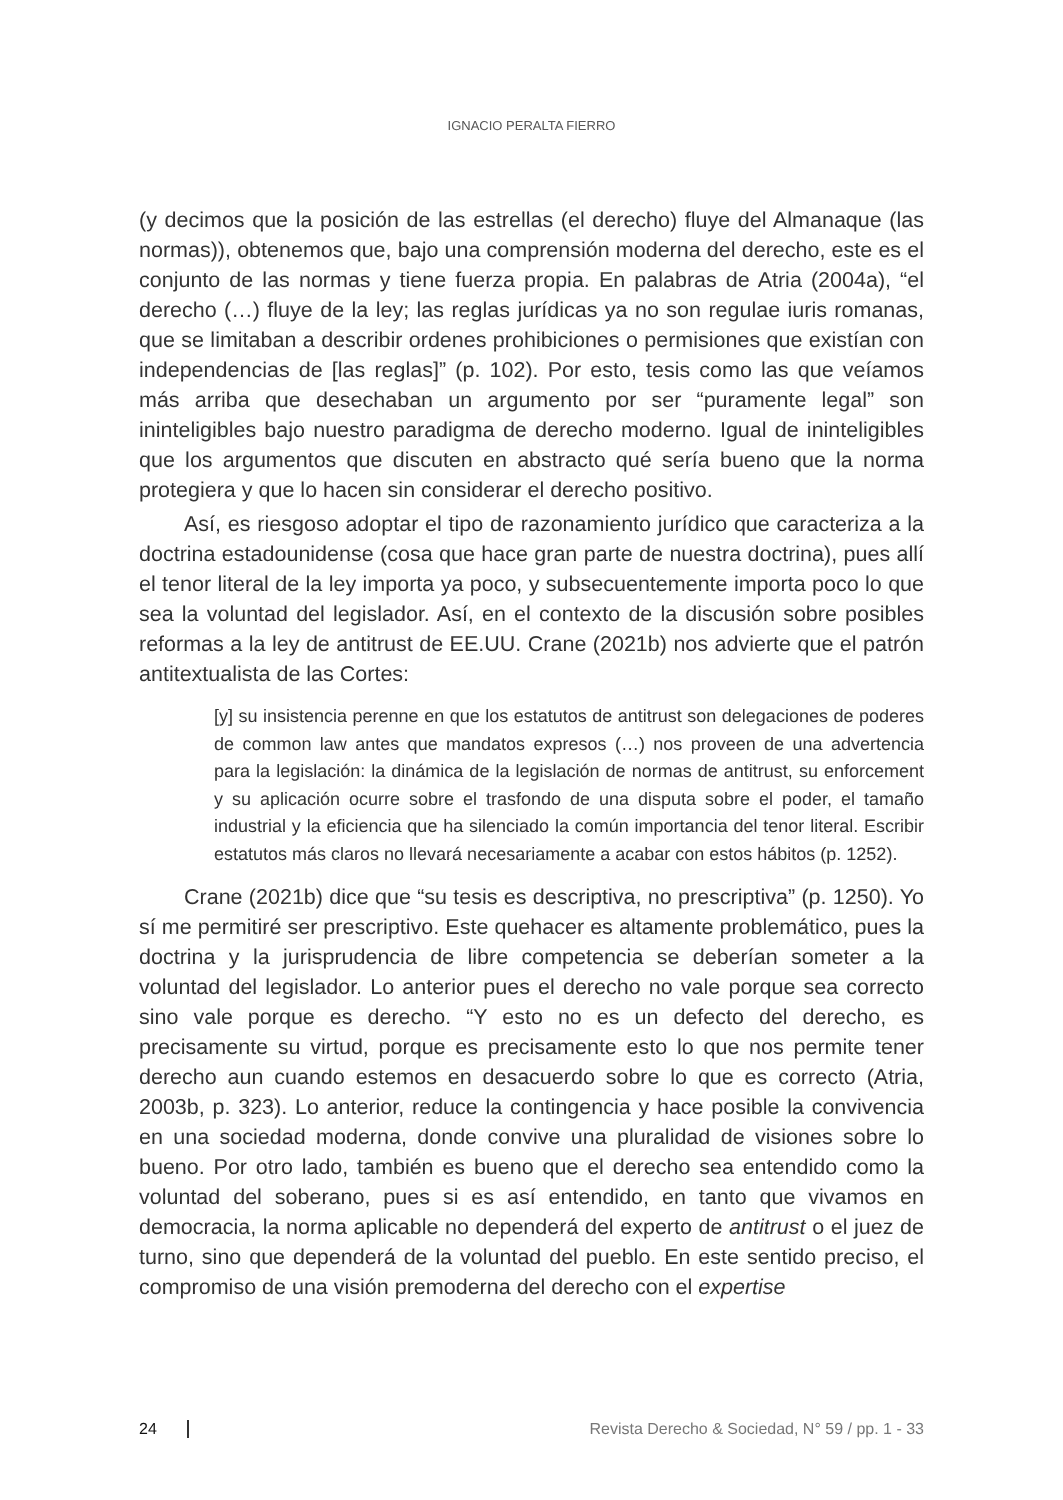IGNACIO PERALTA FIERRO
(y decimos que la posición de las estrellas (el derecho) fluye del Almanaque (las normas)), obtenemos que, bajo una comprensión moderna del derecho, este es el conjunto de las normas y tiene fuerza propia. En palabras de Atria (2004a), “el derecho (…) fluye de la ley; las reglas jurídicas ya no son regulae iuris romanas, que se limitaban a describir ordenes prohibiciones o permisiones que existían con independencias de [las reglas]” (p. 102). Por esto, tesis como las que veíamos más arriba que desechaban un argumento por ser “puramente legal” son ininteligibles bajo nuestro paradigma de derecho moderno. Igual de ininteligibles que los argumentos que discuten en abstracto qué sería bueno que la norma protegiera y que lo hacen sin considerar el derecho positivo.
Así, es riesgoso adoptar el tipo de razonamiento jurídico que caracteriza a la doctrina estadounidense (cosa que hace gran parte de nuestra doctrina), pues allí el tenor literal de la ley importa ya poco, y subsecuentemente importa poco lo que sea la voluntad del legislador. Así, en el contexto de la discusión sobre posibles reformas a la ley de antitrust de EE.UU. Crane (2021b) nos advierte que el patrón antitextualista de las Cortes:
[y] su insistencia perenne en que los estatutos de antitrust son delegaciones de poderes de common law antes que mandatos expresos (…) nos proveen de una advertencia para la legislación: la dinámica de la legislación de normas de antitrust, su enforcement y su aplicación ocurre sobre el trasfondo de una disputa sobre el poder, el tamaño industrial y la eficiencia que ha silenciado la común importancia del tenor literal. Escribir estatutos más claros no llevará necesariamente a acabar con estos hábitos (p. 1252).
Crane (2021b) dice que “su tesis es descriptiva, no prescriptiva” (p. 1250). Yo sí me permitiré ser prescriptivo. Este quehacer es altamente problemático, pues la doctrina y la jurisprudencia de libre competencia se deberían someter a la voluntad del legislador. Lo anterior pues el derecho no vale porque sea correcto sino vale porque es derecho. “Y esto no es un defecto del derecho, es precisamente su virtud, porque es precisamente esto lo que nos permite tener derecho aun cuando estemos en desacuerdo sobre lo que es correcto (Atria, 2003b, p. 323). Lo anterior, reduce la contingencia y hace posible la convivencia en una sociedad moderna, donde convive una pluralidad de visiones sobre lo bueno. Por otro lado, también es bueno que el derecho sea entendido como la voluntad del soberano, pues si es así entendido, en tanto que vivamos en democracia, la norma aplicable no dependerá del experto de antitrust o el juez de turno, sino que dependerá de la voluntad del pueblo. En este sentido preciso, el compromiso de una visión premoderna del derecho con el expertise
24 Revista Derecho & Sociedad, N° 59 / pp. 1 - 33